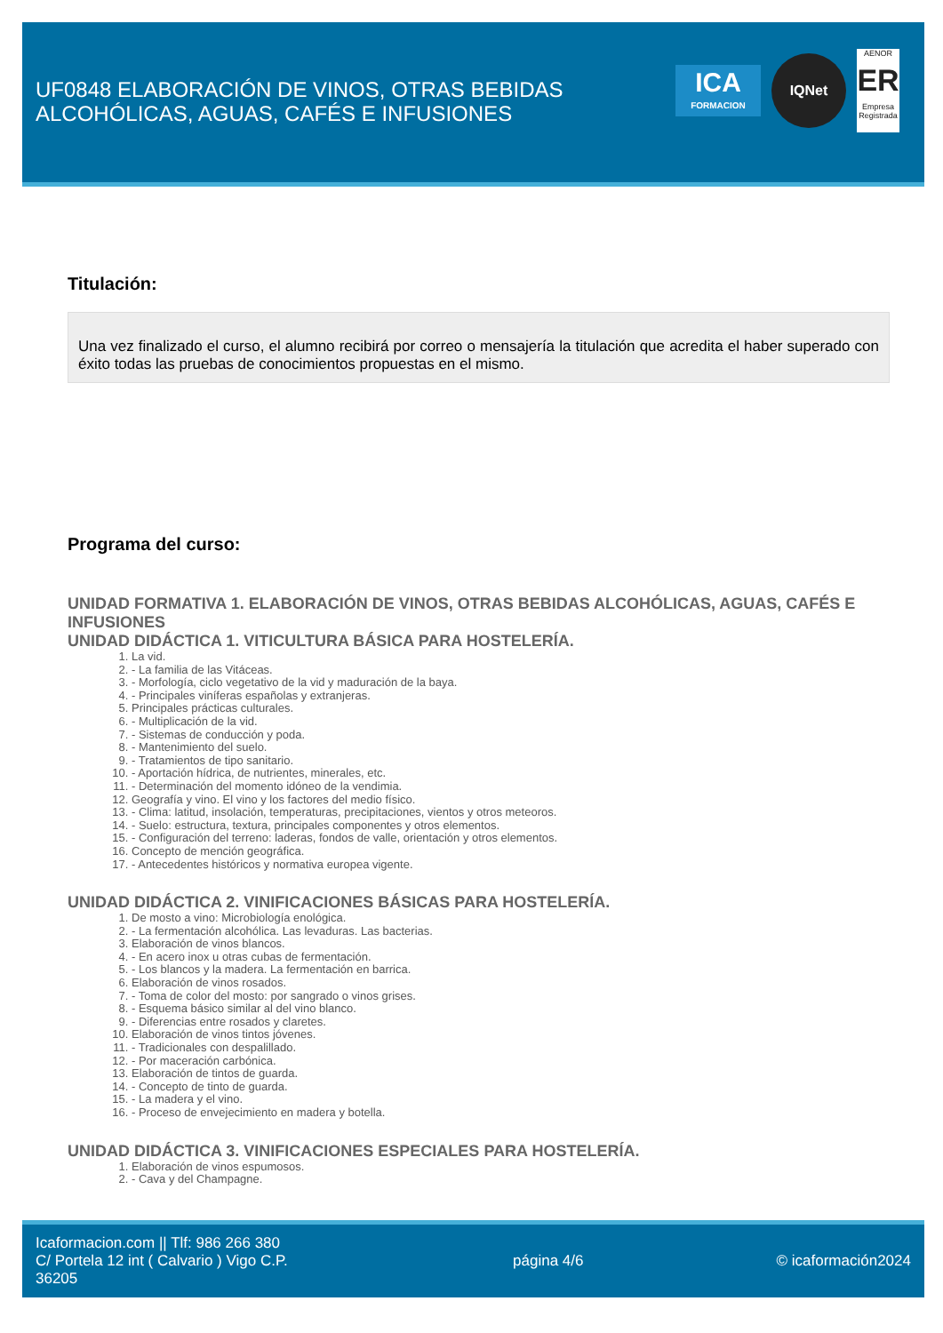UF0848 ELABORACIÓN DE VINOS, OTRAS BEBIDAS ALCOHÓLICAS, AGUAS, CAFÉS E INFUSIONES
ICA
FORMACION
IQNet
AENOR
ER
Empresa Registrada
Titulación:
Una vez finalizado el curso, el alumno recibirá por correo o mensajería la titulación que acredita el haber superado con éxito todas las pruebas de conocimientos propuestas en el mismo.
Programa del curso:
UNIDAD FORMATIVA 1. ELABORACIÓN DE VINOS, OTRAS BEBIDAS ALCOHÓLICAS, AGUAS, CAFÉS E INFUSIONES
UNIDAD DIDÁCTICA 1. VITICULTURA BÁSICA PARA HOSTELERÍA.
1. La vid.
2. - La familia de las Vitáceas.
3. - Morfología, ciclo vegetativo de la vid y maduración de la baya.
4. - Principales viníferas españolas y extranjeras.
5. Principales prácticas culturales.
6. - Multiplicación de la vid.
7. - Sistemas de conducción y poda.
8. - Mantenimiento del suelo.
9. - Tratamientos de tipo sanitario.
10. - Aportación hídrica, de nutrientes, minerales, etc.
11. - Determinación del momento idóneo de la vendimia.
12. Geografía y vino. El vino y los factores del medio físico.
13. - Clima: latitud, insolación, temperaturas, precipitaciones, vientos y otros meteoros.
14. - Suelo: estructura, textura, principales componentes y otros elementos.
15. - Configuración del terreno: laderas, fondos de valle, orientación y otros elementos.
16. Concepto de mención geográfica.
17. - Antecedentes históricos y normativa europea vigente.
UNIDAD DIDÁCTICA 2. VINIFICACIONES BÁSICAS PARA HOSTELERÍA.
1. De mosto a vino: Microbiología enológica.
2. - La fermentación alcohólica. Las levaduras. Las bacterias.
3. Elaboración de vinos blancos.
4. - En acero inox u otras cubas de fermentación.
5. - Los blancos y la madera. La fermentación en barrica.
6. Elaboración de vinos rosados.
7. - Toma de color del mosto: por sangrado o vinos grises.
8. - Esquema básico similar al del vino blanco.
9. - Diferencias entre rosados y claretes.
10. Elaboración de vinos tintos jóvenes.
11. - Tradicionales con despalillado.
12. - Por maceración carbónica.
13. Elaboración de tintos de guarda.
14. - Concepto de tinto de guarda.
15. - La madera y el vino.
16. - Proceso de envejecimiento en madera y botella.
UNIDAD DIDÁCTICA 3. VINIFICACIONES ESPECIALES PARA HOSTELERÍA.
1. Elaboración de vinos espumosos.
2. - Cava y del Champagne.
Icaformacion.com || Tlf: 986 266 380
C/ Portela 12 int ( Calvario ) Vigo C.P. 36205
página 4/6 © icaformación2024